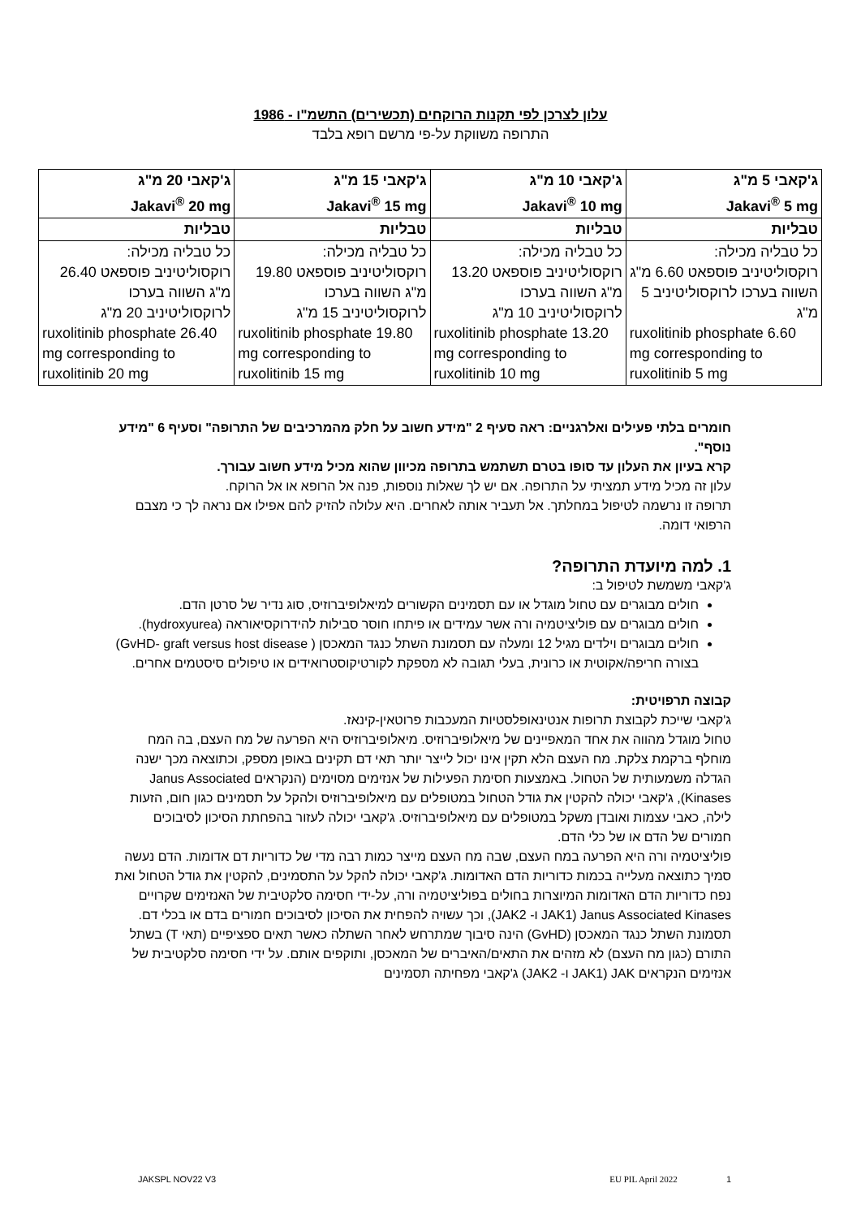עלון לצרכן לפי תקנות הרוקחים (תכשירים) התשמ"ו - 1986
התרופה משווקת על-פי מרשם רופא בלבד
| ג'קאבי 5 מ"ג Jakavi<sup>®</sup> 5 mg | ג'קאבי 10 מ"ג Jakavi<sup>®</sup> 10 mg | ג'קאבי 15 מ"ג Jakavi<sup>®</sup> 15 mg | ג'קאבי 20 מ"ג Jakavi<sup>®</sup> 20 mg |
| טבליות | טבליות | טבליות | טבליות |
| כל טבליה מכילה: רוקסוליטיניב פוספאט 6.60 מ"ג השווה בערכו לרוקסוליטיניב 5 מ"ג ruxolitinib phosphate 6.60 mg corresponding to ruxolitinib 5 mg | כל טבליה מכילה: רוקסוליטיניב פוספאט 13.20 מ"ג השווה בערכו לרוקסוליטיניב 10 מ"ג ruxolitinib phosphate 13.20 mg corresponding to ruxolitinib 10 mg | כל טבליה מכילה: רוקסוליטיניב פוספאט 19.80 מ"ג השווה בערכו לרוקסוליטיניב 15 מ"ג ruxolitinib phosphate 19.80 mg corresponding to ruxolitinib 15 mg | כל טבליה מכילה: רוקסוליטיניב פוספאט 26.40 מ"ג השווה בערכו לרוקסוליטיניב 20 מ"ג ruxolitinib phosphate 26.40 mg corresponding to ruxolitinib 20 mg |
חומרים בלתי פעילים ואלרגניים: ראה סעיף 2 "מידע חשוב על חלק מהמרכיבים של התרופה" וסעיף 6 "מידע נוסף".
קרא בעיון את העלון עד סופו בטרם תשתמש בתרופה מכיוון שהוא מכיל מידע חשוב עבורך.
עלון זה מכיל מידע תמציתי על התרופה. אם יש לך שאלות נוספות, פנה אל הרופא או אל הרוקח.
תרופה זו נרשמה לטיפול במחלתך. אל תעביר אותה לאחרים. היא עלולה להזיק להם אפילו אם נראה לך כי מצבם הרפואי דומה.
1. למה מיועדת התרופה?
ג'קאבי משמשת לטיפול ב:
חולים מבוגרים עם טחול מוגדל או עם תסמינים הקשורים למיאלופיברוזיס, סוג נדיר של סרטן הדם.
חולים מבוגרים עם פוליציטמיה ורה אשר עמידים או פיתחו חוסר סבילות להידרוקסיאוראה (hydroxyurea).
חולים מבוגרים וילדים מגיל 12 ומעלה עם תסמונת השתל כנגד המאכסן ( GvHD- graft versus host disease) בצורה חריפה/אקוטית או כרונית, בעלי תגובה לא מספקת לקורטיקוסטרואידים או טיפולים סיסטמים אחרים.
קבוצה תרפויטית:
ג'קאבי שייכת לקבוצת תרופות אנטינאופלסטיות המעכבות פרוטאין-קינאז.
טחול מוגדל מהווה את אחד המאפיינים של מיאלופיברוזיס. מיאלופיברוזיס היא הפרעה של מח העצם, בה המח מוחלף ברקמת צלקת. מח העצם הלא תקין אינו יכול לייצר יותר תאי דם תקינים באופן מספק, וכתוצאה מכך ישנה הגדלה משמעותית של הטחול. באמצעות חסימת הפעילות של אנזימים מסוימים (הנקראים Janus Associated Kinases), ג'קאבי יכולה להקטין את גודל הטחול במטופלים עם מיאלופיברוזיס ולהקל על תסמינים כגון חום, הזעות לילה, כאבי עצמות ואובדן משקל במטופלים עם מיאלופיברוזיס. ג'קאבי יכולה לעזור בהפחתת הסיכון לסיבוכים חמורים של הדם או של כלי הדם.
פוליציטמיה ורה היא הפרעה במח העצם, שבה מח העצם מייצר כמות רבה מדי של כדוריות דם אדומות. הדם נעשה סמיך כתוצאה מעלייה בכמות כדוריות הדם האדומות. ג'קאבי יכולה להקל על התסמינים, להקטין את גודל הטחול ואת נפח כדוריות הדם האדומות המיוצרות בחולים בפוליציטמיה ורה, על-ידי חסימה סלקטיבית של האנזימים שקרויים Janus Associated Kinases (JAK1 ו- JAK2), וכך עשויה להפחית את הסיכון לסיבוכים חמורים בדם או בכלי דם.
תסמונת השתל כנגד המאכסן (GvHD) הינה סיבוך שמתרחש לאחר השתלה כאשר תאים ספציפיים (תאי T) בשתל התורם (כגון מח העצם) לא מזהים את התאים/האיברים של המאכסן, ותוקפים אותם. על ידי חסימה סלקטיבית של אנזימים הנקראים JAK (JAK1 ו- JAK2) ג'קאבי מפחיתה תסמינים
JAKSPL NOV22 V3 EU PIL April 2022 1